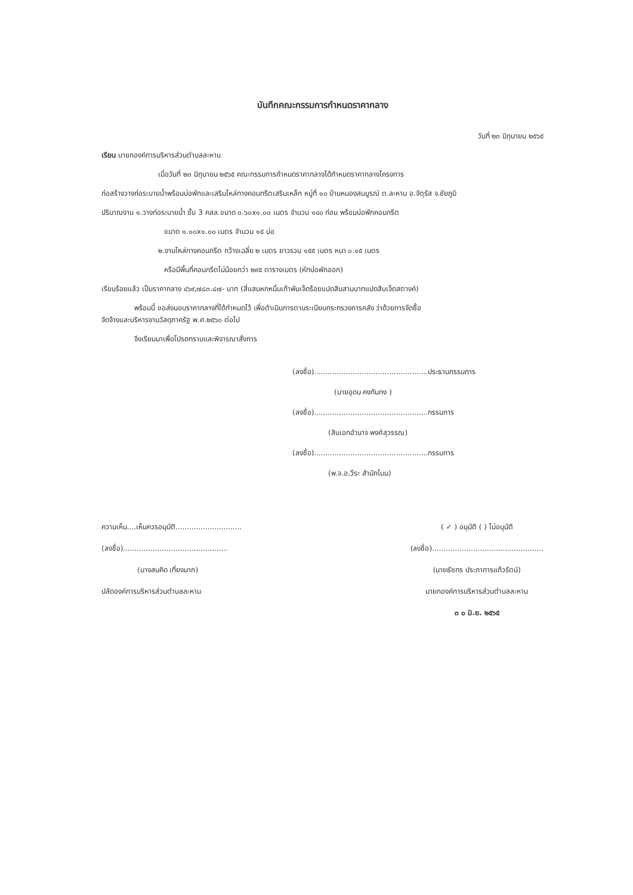บันทึกคณะกรรมการกำหนดราคากลาง
วันที่ ๒๓ มิถุนายน ๒๕๖๕
เรียน นายกองค์การบริหารส่วนตำบลละหาน
เมื่อวันที่ ๒๓ มิถุนายน ๒๕๖๕ คณะกรรมการกำหนดราคากลางได้กำหนดราคากลางโครงการ
ก่อสร้างวางท่อระบายน้ำพร้อมบ่อพักและเสริมไหล่ทางคอนกรีตเสริมเหล็ก หมู่ที่ ๑๐ บ้านหนองสมบูรณ์ ต.ละหาน อ.จัตุรัส จ.ชัยภูมิ
ปริมาณงาน ๑.วางท่อระบายน้ำ ชั้น 3 คสล.ขนาด ๐.๖๐x๑.๐๐ เมตร จำนวน ๑๔๐ ท่อน พร้อมบ่อพักคอนกรีต
ขนาด ๑.๐๐x๑.๐๐ เมตร จำนวน ๑๕ บ่อ
๒.งานไหล่ทางคอนกรีต กว้างเฉลี่ย ๒ เมตร ยาวรวม ๑๕๕ เมตร หนา ๐.๑๕ เมตร
หรือมีพื้นที่คอนกรีตไม่น้อยกว่า ๒๙๕ ตารางเมตร (หักบ่อพักออก)
เรียบร้อยแล้ว เป็นราคากลาง ๔๖๙,๗๘๓.๘๗- บาท (สี่แสนหกหมื่นเก้าพันเจ็ดร้อยแปดสิบสามบาทแปดสิบเจ็ดสตางค์)
พร้อมนี้ ขอส่งมอบราคากลางที่ได้กำหนดไว้ เพื่อดำเนินการตามระเบียบกระทรวงการคลัง ว่าด้วยการจัดซื้อ
จัดจ้างและบริหารงานวัสดุภาครัฐ พ.ศ.๒๕๖๐ ต่อไป
จึงเรียนมาเพื่อโปรดทราบและพิจารณาสั่งการ
(ลงชื่อ)..................................................ประธานกรรมการ
(นายอุดม คงกันกง )
(ลงชื่อ)..................................................กรรมการ
(สิบเอกอำนาจ พงศ์สุวรรณ)
(ลงชื่อ)..................................................กรรมการ
(พ.จ.อ.วีระ สำนักโนน)
ความเห็น....เห็นควรอนุมัติ.............................
(ลงชื่อ)..............................................
(นางสมคิด เที่ยงมาก)
ปลัดองค์การบริหารส่วนตำบลละหาน
( ✓ ) อนุมัติ ( ) ไม่อนุมัติ
(ลงชื่อ).................................................
(นายธัชทร ประภาการแก้วรัตน์)
นายกองค์การบริหารส่วนตำบลละหาน
๓ ๐ มิ.ย. ๒๕๖๕